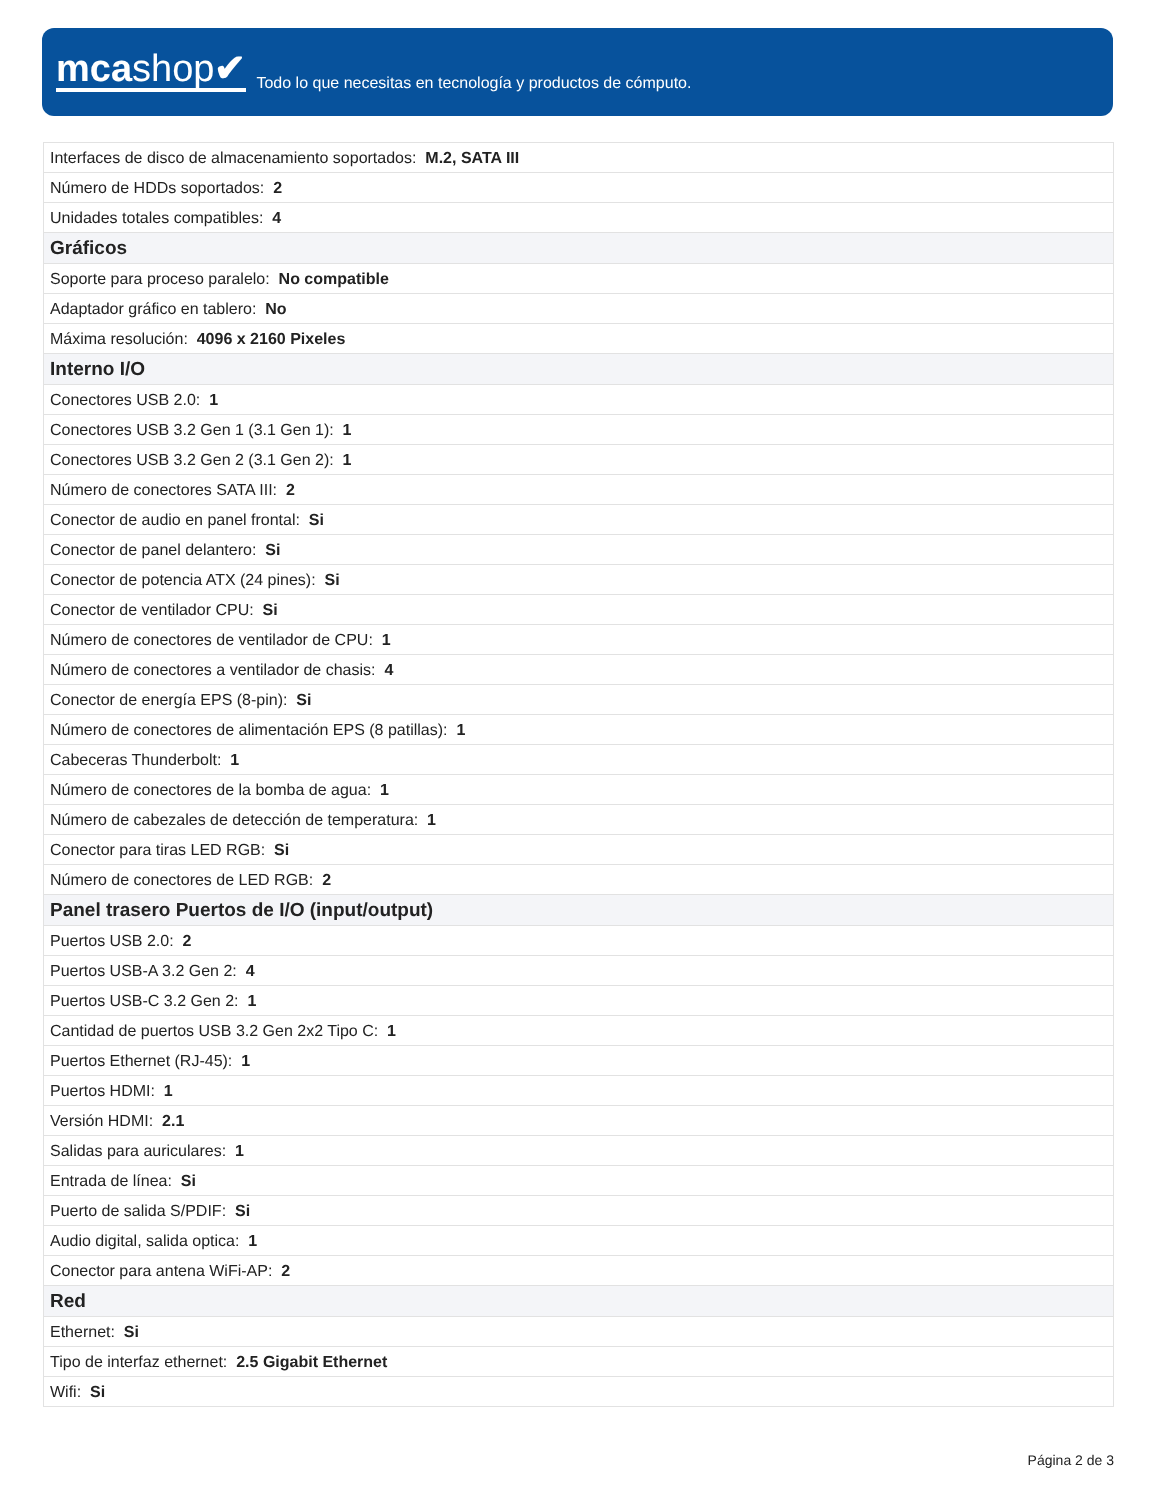mcashop✔
Todo lo que necesitas en tecnología y productos de cómputo.
| Interfaces de disco de almacenamiento soportados: M.2, SATA III |
| Número de HDDs soportados: 2 |
| Unidades totales compatibles: 4 |
| Gráficos |
| Soporte para proceso paralelo: No compatible |
| Adaptador gráfico en tablero: No |
| Máxima resolución: 4096 x 2160 Pixeles |
| Interno I/O |
| Conectores USB 2.0: 1 |
| Conectores USB 3.2 Gen 1 (3.1 Gen 1): 1 |
| Conectores USB 3.2 Gen 2 (3.1 Gen 2): 1 |
| Número de conectores SATA III: 2 |
| Conector de audio en panel frontal: Si |
| Conector de panel delantero: Si |
| Conector de potencia ATX (24 pines): Si |
| Conector de ventilador CPU: Si |
| Número de conectores de ventilador de CPU: 1 |
| Número de conectores a ventilador de chasis: 4 |
| Conector de energía EPS (8-pin): Si |
| Número de conectores de alimentación EPS (8 patillas): 1 |
| Cabeceras Thunderbolt: 1 |
| Número de conectores de la bomba de agua: 1 |
| Número de cabezales de detección de temperatura: 1 |
| Conector para tiras LED RGB: Si |
| Número de conectores de LED RGB: 2 |
| Panel trasero Puertos de I/O (input/output) |
| Puertos USB 2.0: 2 |
| Puertos USB-A 3.2 Gen 2: 4 |
| Puertos USB-C 3.2 Gen 2: 1 |
| Cantidad de puertos USB 3.2 Gen 2x2 Tipo C: 1 |
| Puertos Ethernet (RJ-45): 1 |
| Puertos HDMI: 1 |
| Versión HDMI: 2.1 |
| Salidas para auriculares: 1 |
| Entrada de línea: Si |
| Puerto de salida S/PDIF: Si |
| Audio digital, salida optica: 1 |
| Conector para antena WiFi-AP: 2 |
| Red |
| Ethernet: Si |
| Tipo de interfaz ethernet: 2.5 Gigabit Ethernet |
| Wifi: Si |
Página 2 de 3